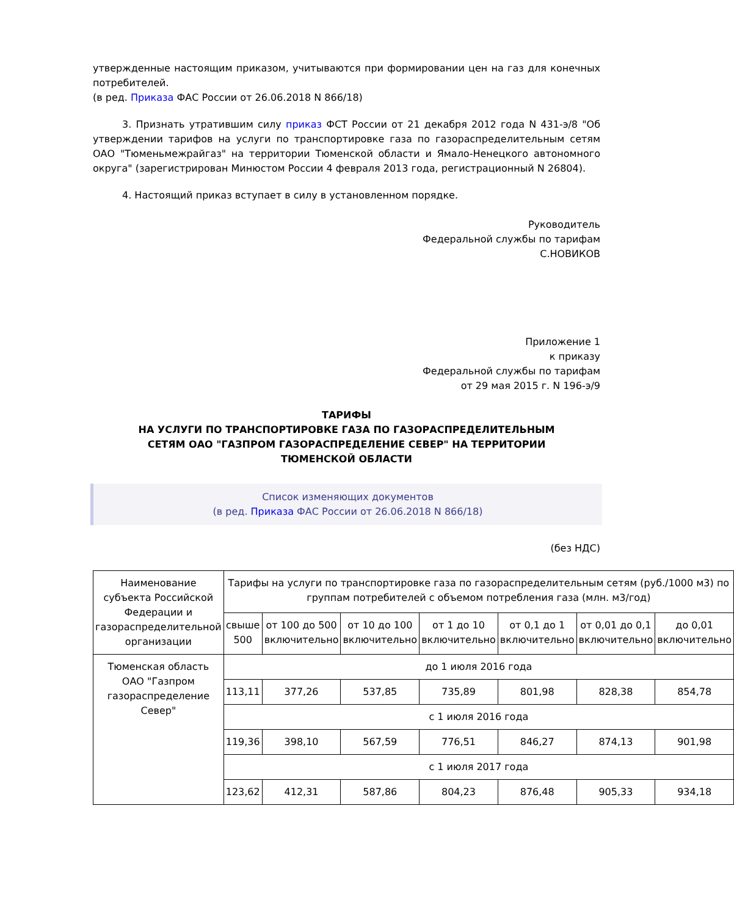утвержденные настоящим приказом, учитываются при формировании цен на газ для конечных потребителей.
(в ред. Приказа ФАС России от 26.06.2018 N 866/18)
3. Признать утратившим силу приказ ФСТ России от 21 декабря 2012 года N 431-э/8 "Об утверждении тарифов на услуги по транспортировке газа по газораспределительным сетям ОАО "Тюменьмежрайгаз" на территории Тюменской области и Ямало-Ненецкого автономного округа" (зарегистрирован Минюстом России 4 февраля 2013 года, регистрационный N 26804).
4. Настоящий приказ вступает в силу в установленном порядке.
Руководитель
Федеральной службы по тарифам
С.НОВИКОВ
Приложение 1
к приказу
Федеральной службы по тарифам
от 29 мая 2015 г. N 196-э/9
ТАРИФЫ
НА УСЛУГИ ПО ТРАНСПОРТИРОВКЕ ГАЗА ПО ГАЗОРАСПРЕДЕЛИТЕЛЬНЫМ
СЕТЯМ ОАО "ГАЗПРОМ ГАЗОРАСПРЕДЕЛЕНИЕ СЕВЕР" НА ТЕРРИТОРИИ
ТЮМЕНСКОЙ ОБЛАСТИ
Список изменяющих документов
(в ред. Приказа ФАС России от 26.06.2018 N 866/18)
(без НДС)
| Наименование субъекта Российской Федерации и газораспределительной организации | Тарифы на услуги по транспортировке газа по газораспределительным сетям (руб./1000 м3) по группам потребителей с объемом потребления газа (млн. м3/год) | | | | | | |
| | свыше 500 | от 100 до 500 включительно | от 10 до 100 включительно | от 1 до 10 включительно | от 0,1 до 1 включительно | от 0,01 до 0,1 включительно | до 0,01 включительно |
| Тюменская область ОАО "Газпром газораспределение Север" | до 1 июля 2016 года | | | | | | |
| | 113,11 | 377,26 | 537,85 | 735,89 | 801,98 | 828,38 | 854,78 |
| | с 1 июля 2016 года | | | | | | |
| | 119,36 | 398,10 | 567,59 | 776,51 | 846,27 | 874,13 | 901,98 |
| | с 1 июля 2017 года | | | | | | |
| | 123,62 | 412,31 | 587,86 | 804,23 | 876,48 | 905,33 | 934,18 |